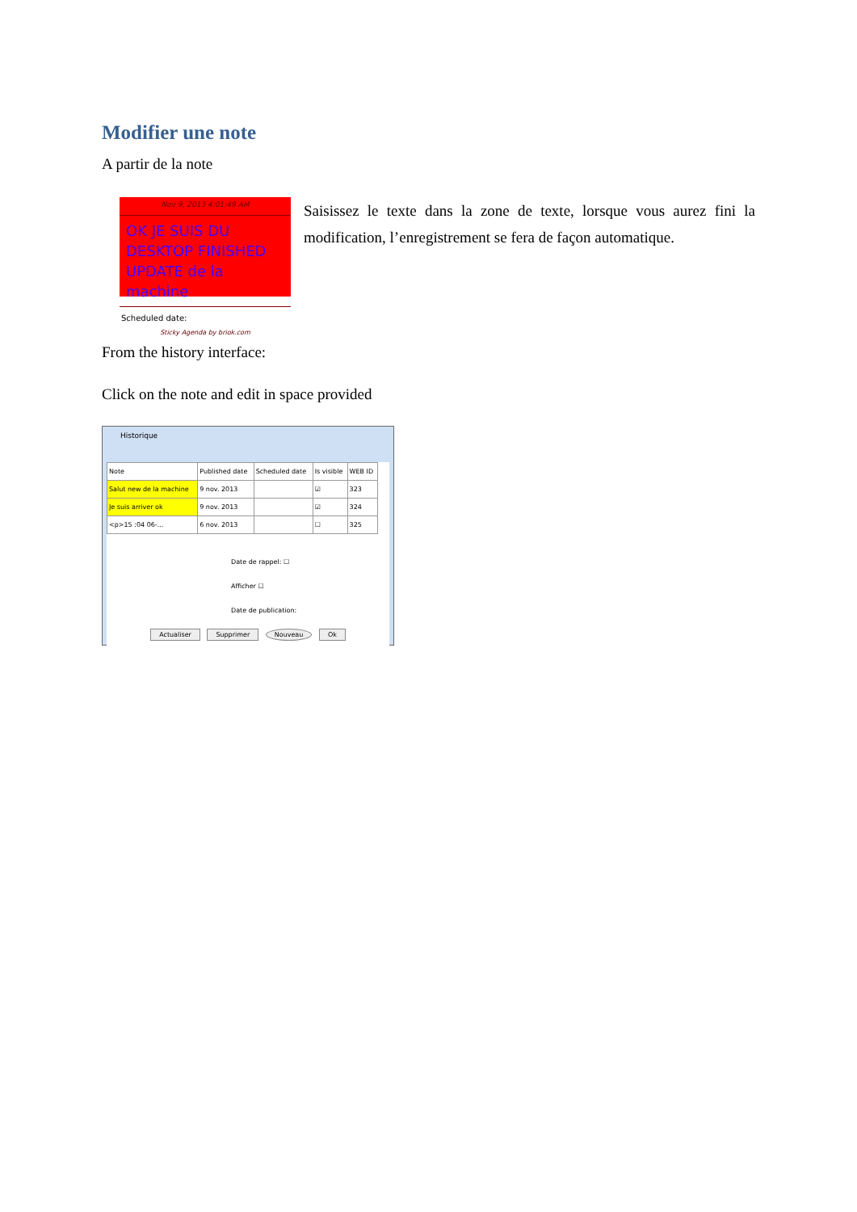Modifier une note
A partir de la note
Nov 9, 2013 4:01:49 AM
OK JE SUIS DU DESKTOP FINISHED UPDATE de la machine
Scheduled date:
Sticky Agenda by briok.com
Saisissez le texte dans la zone de texte, lorsque vous aurez fini la modification, l’enregistrement se fera de façon automatique.
From the history interface:
Click on the note and edit in space provided
Historique
| Note | Published date | Scheduled date | Is visible | WEB ID |
| --- | --- | --- | --- | --- |
| Salut new de la machine | 9 nov. 2013 | | ☑ | 323 |
| Je suis arriver ok | 9 nov. 2013 | | ☑ | 324 |
| <p>15 :04 06-... | 6 nov. 2013 | | ☐ | 325 |
Date de rappel: ☐
Afficher ☐
Date de publication:
Actualiser Supprimer Nouveau Ok